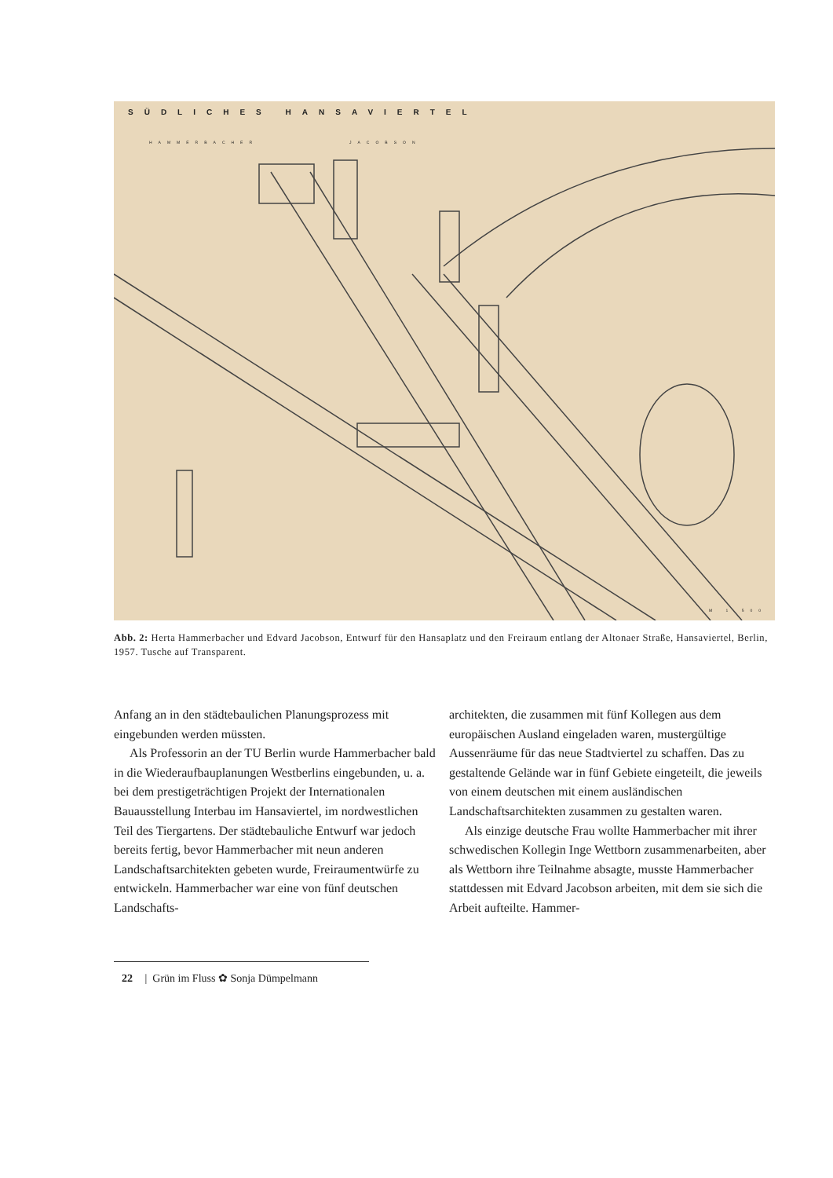SÜDLICHES HANSAVIERTEL
HAMMERBACHER JACOBSON
M 1 500
Abb. 2: Herta Hammerbacher und Edvard Jacobson, Entwurf für den Hansaplatz und den Freiraum entlang der Altonaer Straße, Hansaviertel, Berlin, 1957. Tusche auf Transparent.
Anfang an in den städtebaulichen Planungsprozess mit eingebunden werden müssten.
Als Professorin an der TU Berlin wurde Hammerbacher bald in die Wiederaufbauplanungen Westberlins eingebunden, u. a. bei dem prestigeträchtigen Projekt der Internationalen Bauausstellung Interbau im Hansaviertel, im nordwestlichen Teil des Tiergartens. Der städtebauliche Entwurf war jedoch bereits fertig, bevor Hammerbacher mit neun anderen Landschaftsarchitekten gebeten wurde, Freiraumentwürfe zu entwickeln. Hammerbacher war eine von fünf deutschen Landschafts-
architekten, die zusammen mit fünf Kollegen aus dem europäischen Ausland eingeladen waren, mustergültige Aussenräume für das neue Stadtviertel zu schaffen. Das zu gestaltende Gelände war in fünf Gebiete eingeteilt, die jeweils von einem deutschen mit einem ausländischen Landschaftsarchitekten zusammen zu gestalten waren.
Als einzige deutsche Frau wollte Hammerbacher mit ihrer schwedischen Kollegin Inge Wettborn zusammenarbeiten, aber als Wettborn ihre Teilnahme absagte, musste Hammerbacher stattdessen mit Edvard Jacobson arbeiten, mit dem sie sich die Arbeit aufteilte. Hammer-
22 | Grün im Fluss ✿ Sonja Dümpelmann